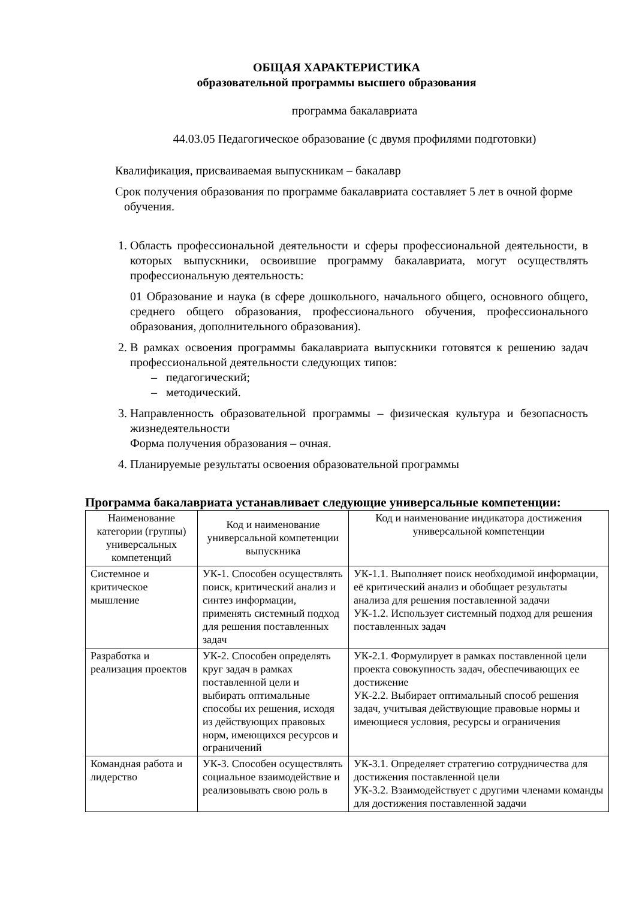ОБЩАЯ ХАРАКТЕРИСТИКА
образовательной программы высшего образования
программа бакалавриата
44.03.05 Педагогическое образование (с двумя профилями подготовки)
Квалификация, присваиваемая выпускникам – бакалавр
Срок получения образования по программе бакалавриата составляет 5 лет в очной форме
обучения.
1. Область профессиональной деятельности и сферы профессиональной деятельности, в которых выпускники, освоившие программу бакалавриата, могут осуществлять профессиональную деятельность:
01 Образование и наука (в сфере дошкольного, начального общего, основного общего, среднего общего образования, профессионального обучения, профессионального образования, дополнительного образования).
2. В рамках освоения программы бакалавриата выпускники готовятся к решению задач профессиональной деятельности следующих типов:
– педагогический;
– методический.
3. Направленность образовательной программы – физическая культура и безопасность жизнедеятельности
Форма получения образования – очная.
4. Планируемые результаты освоения образовательной программы
Программа бакалавриата устанавливает следующие универсальные компетенции:
| Наименование категории (группы) универсальных компетенций | Код и наименование универсальной компетенции выпускника | Код и наименование индикатора достижения универсальной компетенции |
| --- | --- | --- |
| Системное и критическое мышление | УК-1. Способен осуществлять поиск, критический анализ и синтез информации, применять системный подход для решения поставленных задач | УК-1.1. Выполняет поиск необходимой информации, её критический анализ и обобщает результаты анализа для решения поставленной задачи УК-1.2. Использует системный подход для решения поставленных задач |
| Разработка и реализация проектов | УК-2. Способен определять круг задач в рамках поставленной цели и выбирать оптимальные способы их решения, исходя из действующих правовых норм, имеющихся ресурсов и ограничений | УК-2.1. Формулирует в рамках поставленной цели проекта совокупность задач, обеспечивающих ее достижение УК-2.2. Выбирает оптимальный способ решения задач, учитывая действующие правовые нормы и имеющиеся условия, ресурсы и ограничения |
| Командная работа и лидерство | УК-3. Способен осуществлять социальное взаимодействие и реализовывать свою роль в | УК-3.1. Определяет стратегию сотрудничества для достижения поставленной цели УК-3.2. Взаимодействует с другими членами команды для достижения поставленной задачи |